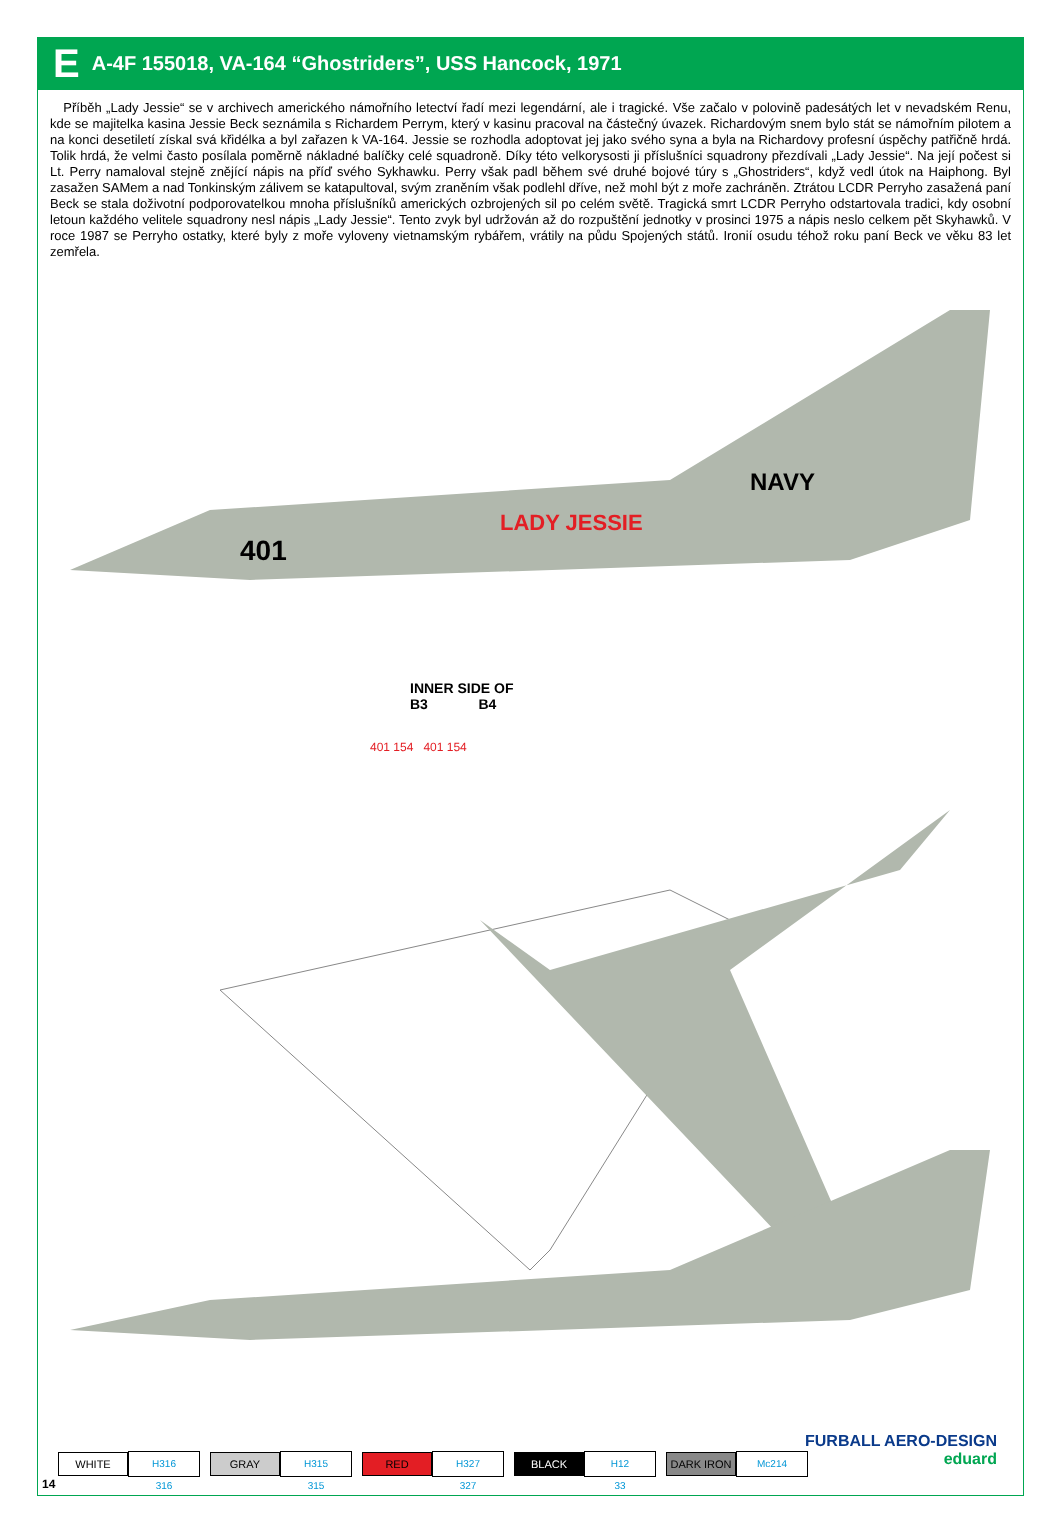E A-4F 155018, VA-164 “Ghostriders”, USS Hancock, 1971
Příběh „Lady Jessie“ se v archivech amerického námořního letectví řadí mezi legendární, ale i tragické. Vše začalo v polovině padesátých let v nevadském Renu, kde se majitelka kasina Jessie Beck seznámila s Richardem Perrym, který v kasinu pracoval na částečný úvazek. Richardovým snem bylo stát se námořním pilotem a na konci desetiletí získal svá křidélka a byl zařazen k VA-164. Jessie se rozhodla adoptovat jej jako svého syna a byla na Richardovy profesní úspěchy patřičně hrdá. Tolik hrdá, že velmi často posílala poměrně nákladné balíčky celé squadroně. Díky této velkorysosti ji příslušníci squadrony přezdívali „Lady Jessie“. Na její počest si Lt. Perry namaloval stejně znějící nápis na příď svého Sykhawku. Perry však padl během své druhé bojové túry s „Ghostriders“, když vedl útok na Haiphong. Byl zasažen SAMem a nad Tonkinským zálivem se katapultoval, svým zraněním však podlehl dříve, než mohl být z moře zachráněn. Ztrátou LCDR Perryho zasažená paní Beck se stala doživotní podporovatelkou mnoha příslušníků amerických ozbrojených sil po celém světě. Tragická smrt LCDR Perryho odstartovala tradici, kdy osobní letoun každého velitele squadrony nesl nápis „Lady Jessie“. Tento zvyk byl udržován až do rozpuštění jednotky v prosinci 1975 a nápis neslo celkem pět Skyhawků. V roce 1987 se Perryho ostatky, které byly z moře vyloveny vietnamským rybářem, vrátily na půdu Spojených států. Ironií osudu téhož roku paní Beck ve věku 83 let zemřela.
401
LADY JESSIE
NAVY
INNER SIDE OF
B3 B4
401 154 401 154
WHITE H316
316
GRAY H315
315
RED H327
327
BLACK H12
33
DARK IRON Mc214
FURBALL AERO-DESIGN
eduard
14